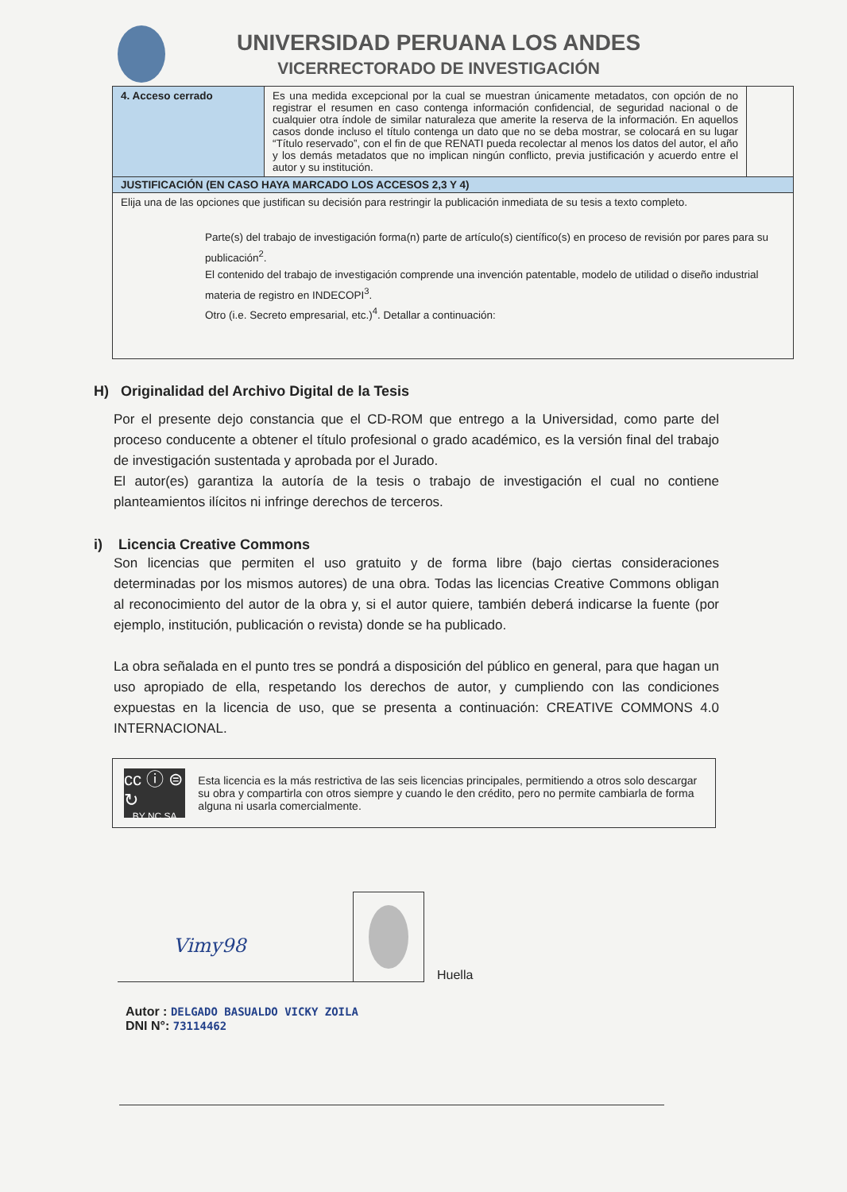UNIVERSIDAD PERUANA LOS ANDES
VICERRECTORADO DE INVESTIGACIÓN
| 4. Acceso cerrado | Es una medida excepcional por la cual se muestran únicamente metadatos, con opción de no registrar el resumen en caso contenga información confidencial, de seguridad nacional o de cualquier otra índole de similar naturaleza que amerite la reserva de la información. En aquellos casos donde incluso el título contenga un dato que no se deba mostrar, se colocará en su lugar “Título reservado”, con el fin de que RENATI pueda recolectar al menos los datos del autor, el año y los demás metadatos que no implican ningún conflicto, previa justificación y acuerdo entre el autor y su institución. | |
| JUSTIFICACIÓN (EN CASO HAYA MARCADO LOS ACCESOS 2,3 Y 4) | | |
| Elija una de las opciones que justifican su decisión para restringir la publicación inmediata de su tesis a texto completo. Parte(s) del trabajo de investigación forma(n) parte de artículo(s) científico(s) en proceso de revisión por pares para su publicación<sup>2</sup>. El contenido del trabajo de investigación comprende una invención patentable, modelo de utilidad o diseño industrial materia de registro en INDECOPI<sup>3</sup>. Otro (i.e. Secreto empresarial, etc.)<sup>4</sup>. Detallar a continuación: | | |
H) Originalidad del Archivo Digital de la Tesis
Por el presente dejo constancia que el CD-ROM que entrego a la Universidad, como parte del proceso conducente a obtener el título profesional o grado académico, es la versión final del trabajo de investigación sustentada y aprobada por el Jurado.
El autor(es) garantiza la autoría de la tesis o trabajo de investigación el cual no contiene planteamientos ilícitos ni infringe derechos de terceros.
i) Licencia Creative Commons
Son licencias que permiten el uso gratuito y de forma libre (bajo ciertas consideraciones determinadas por los mismos autores) de una obra. Todas las licencias Creative Commons obligan al reconocimiento del autor de la obra y, si el autor quiere, también deberá indicarse la fuente (por ejemplo, institución, publicación o revista) donde se ha publicado.
La obra señalada en el punto tres se pondrá a disposición del público en general, para que hagan un uso apropiado de ella, respetando los derechos de autor, y cumpliendo con las condiciones expuestas en la licencia de uso, que se presenta a continuación: CREATIVE COMMONS 4.0 INTERNACIONAL.
cc ⓘ ⊜ ↻
BY NC SA
Esta licencia es la más restrictiva de las seis licencias principales, permitiendo a otros solo descargar su obra y compartirla con otros siempre y cuando le den crédito, pero no permite cambiarla de forma alguna ni usarla comercialmente.
Vimy98
Huella
Autor : DELGADO BASUALDO VICKY ZOILA
DNI N°: 73114462